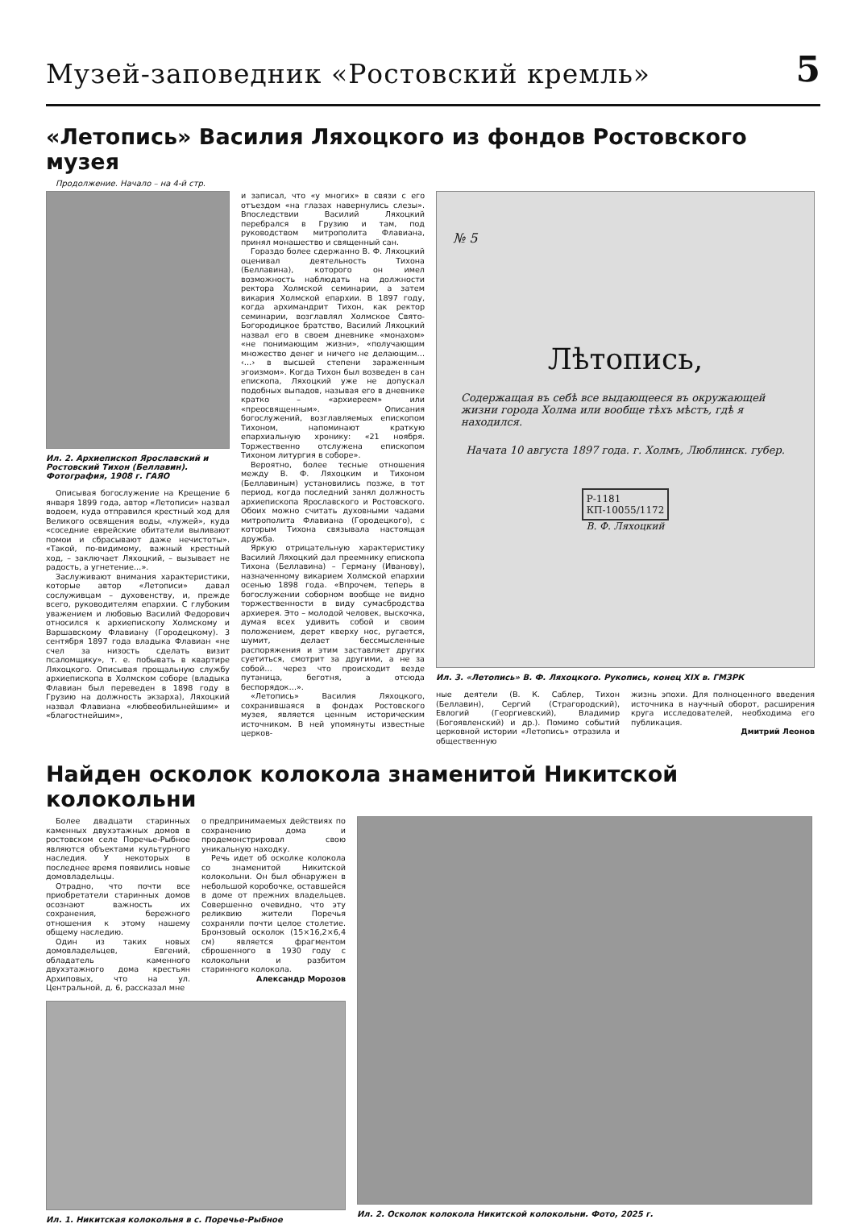Музей-заповедник «Ростовский кремль» 5
«Летопись» Василия Ляхоцкого из фондов Ростовского музея
Продолжение. Начало – на 4-й стр.
Ил. 2. Архиепископ Ярославский и Ростовский Тихон (Беллавин). Фотография, 1908 г. ГАЯО
Описывая богослужение на Крещение 6 января 1899 года, автор «Летописи» назвал водоем, куда отправился крестный ход для Великого освящения воды, «лужей», куда «соседние еврейские обитатели выливают помои и сбрасывают даже нечистоты». «Такой, по-видимому, важный крестный ход, – заключает Ляхоцкий, – вызывает не радость, а угнетение…».
Заслуживают внимания характеристики, которые автор «Летописи» давал сослуживцам – духовенству, и, прежде всего, руководителям епархии. С глубоким уважением и любовью Василий Федорович относился к архиепископу Холмскому и Варшавскому Флавиану (Городецкому). 3 сентября 1897 года владыка Флавиан «не счел за низость сделать визит псаломщику», т. е. побывать в квартире Ляхоцкого. Описывая прощальную службу архиепископа в Холмском соборе (владыка Флавиан был переведен в 1898 году в Грузию на должность экзарха), Ляхоцкий назвал Флавиана «любвеобильнейшим» и «благостнейшим»,
и записал, что «у многих» в связи с его отъездом «на глазах навернулись слезы». Впоследствии Василий Ляхоцкий перебрался в Грузию и там, под руководством митрополита Флавиана, принял монашество и священный сан.
Гораздо более сдержанно В. Ф. Ляхоцкий оценивал деятельность Тихона (Беллавина), которого он имел возможность наблюдать на должности ректора Холмской семинарии, а затем викария Холмской епархии. В 1897 году, когда архимандрит Тихон, как ректор семинарии, возглавлял Холмское Свято-Богородицкое братство, Василий Ляхоцкий назвал его в своем дневнике «монахом» «не понимающим жизни», «получающим множество денег и ничего не делающим… ‹…› в высшей степени зараженным эгоизмом». Когда Тихон был возведен в сан епископа, Ляхоцкий уже не допускал подобных выпадов, называя его в дневнике кратко – «архиереем» или «преосвященным». Описания богослужений, возглавляемых епископом Тихоном, напоминают краткую епархиальную хронику: «21 ноября. Торжественно отслужена епископом Тихоном литургия в соборе».
Вероятно, более тесные отношения между В. Ф. Ляхоцким и Тихоном (Беллавиным) установились позже, в тот период, когда последний занял должность архиепископа Ярославского и Ростовского. Обоих можно считать духовными чадами митрополита Флавиана (Городецкого), с которым Тихона связывала настоящая дружба.
Яркую отрицательную характеристику Василий Ляхоцкий дал преемнику епископа Тихона (Беллавина) – Герману (Иванову), назначенному викарием Холмской епархии осенью 1898 года. «Впрочем, теперь в богослужении соборном вообще не видно торжественности в виду сумасбродства архиерея. Это – молодой человек, выскочка, думая всех удивить собой и своим положением, дерет кверху нос, ругается, шумит, делает бессмысленные распоряжения и этим заставляет других суетиться, смотрит за другими, а не за собой… через что происходит везде путаница, беготня, а отсюда беспорядок…».
«Летопись» Василия Ляхоцкого, сохранившаяся в фондах Ростовского музея, является ценным историческим источником. В ней упомянуты известные церков-
№ 5
Лѣтопись,
Содержащая въ себѣ все выдающееся въ окружающей жизни города Холма или вообще тѣхъ мѣстъ, гдѣ я находился.
Начата 10 августа 1897 года. г. Холмъ, Люблинск. губер.
Р-1181
КП-10055/1172
В. Ф. Ляхоцкий
Ил. 3. «Летопись» В. Ф. Ляхоцкого. Рукопись, конец XIX в. ГМЗРК
ные деятели (В. К. Саблер, Тихон (Беллавин), Сергий (Страгородский), Евлогий (Георгиевский), Владимир (Богоявленский) и др.). Помимо событий церковной истории «Летопись» отразила и общественную
жизнь эпохи. Для полноценного введения источника в научный оборот, расширения круга исследователей, необходима его публикация.
Дмитрий Леонов
Найден осколок колокола знаменитой Никитской колокольни
Более двадцати старинных каменных двухэтажных домов в ростовском селе Поречье-Рыбное являются объектами культурного наследия. У некоторых в последнее время появились новые домовладельцы.
Отрадно, что почти все приобретатели старинных домов осознают важность их сохранения, бережного отношения к этому нашему общему наследию.
Один из таких новых домовладельцев, Евгений, обладатель каменного двухэтажного дома крестьян Архиповых, что на ул. Центральной, д. 6, рассказал мне
о предпринимаемых действиях по сохранению дома и продемонстрировал свою уникальную находку.
Речь идет об осколке колокола со знаменитой Никитской колокольни. Он был обнаружен в небольшой коробочке, оставшейся в доме от прежних владельцев. Совершенно очевидно, что эту реликвию жители Поречья сохраняли почти целое столетие. Бронзовый осколок (15×16,2×6,4 см) является фрагментом сброшенного в 1930 году с колокольни и разбитом старинного колокола.
Александр Морозов
Ил. 1. Никитская колокольня в с. Поречье-Рыбное
Ил. 2. Осколок колокола Никитской колокольни. Фото, 2025 г.